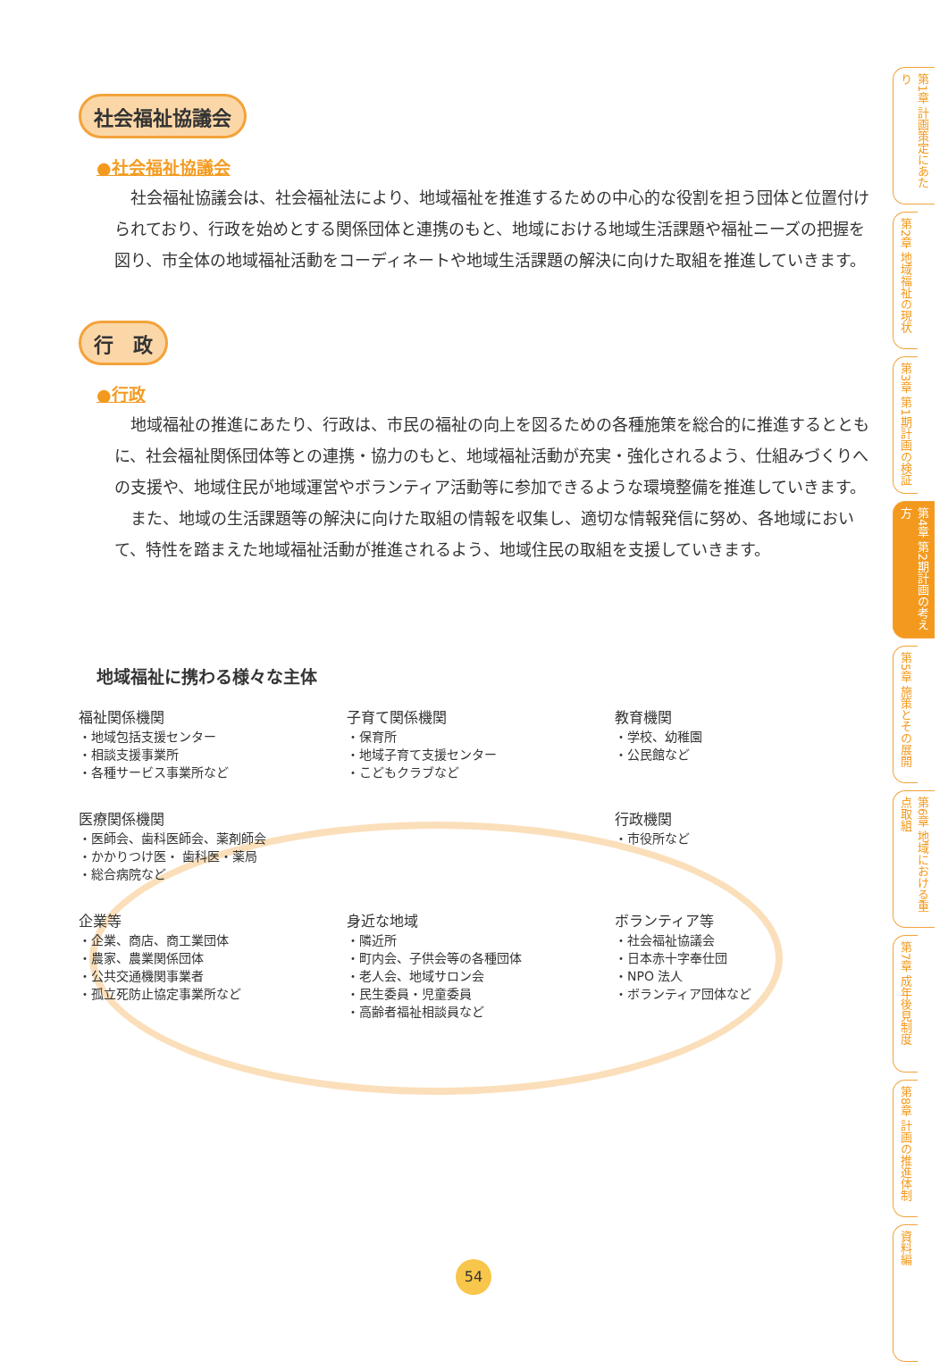社会福祉協議会
●社会福祉協議会
社会福祉協議会は、社会福祉法により、地域福祉を推進するための中心的な役割を担う団体と位置付けられており、行政を始めとする関係団体と連携のもと、地域における地域生活課題や福祉ニーズの把握を図り、市全体の地域福祉活動をコーディネートや地域生活課題の解決に向けた取組を推進していきます。
行　政
●行政
地域福祉の推進にあたり、行政は、市民の福祉の向上を図るための各種施策を総合的に推進するとともに、社会福祉関係団体等との連携・協力のもと、地域福祉活動が充実・強化されるよう、仕組みづくりへの支援や、地域住民が地域運営やボランティア活動等に参加できるような環境整備を推進していきます。
また、地域の生活課題等の解決に向けた取組の情報を収集し、適切な情報発信に努め、各地域において、特性を踏まえた地域福祉活動が推進されるよう、地域住民の取組を支援していきます。
地域福祉に携わる様々な主体
福祉関係機関
・地域包括支援センター
・相談支援事業所
・各種サービス事業所など
子育て関係機関
・保育所
・地域子育て支援センター
・こどもクラブなど
教育機関
・学校、幼稚園
・公民館など
医療関係機関
・医師会、歯科医師会、薬剤師会
・かかりつけ医・ 歯科医・薬局
・総合病院など
行政機関
・市役所など
企業等
・企業、商店、商工業団体
・農家、農業関係団体
・公共交通機関事業者
・孤立死防止協定事業所など
身近な地域
・隣近所
・町内会、子供会等の各種団体
・老人会、地域サロン会
・民生委員・児童委員
・高齢者福祉相談員など
ボランティア等
・社会福祉協議会
・日本赤十字奉仕団
・NPO 法人
・ボランティア団体など
第1章 計画策定にあたり
第2章 地域福祉の現状
第3章 第1期計画の検証
第4章 第2期計画の考え方
第5章 施策とその展開
第6章 地域における重点取組
第7章 成年後見制度
第8章 計画の推進体制
資料編
54